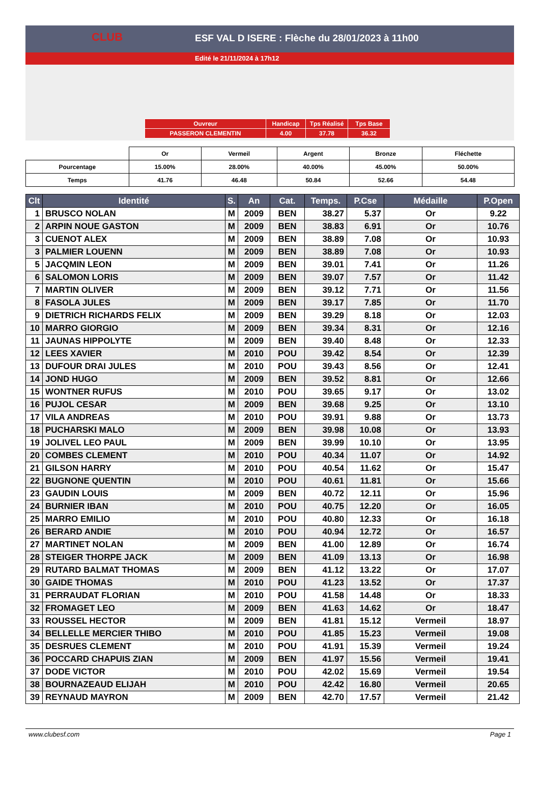ESF VAL D ISERE : Flèche du 28/01/2023 à 11h00
Edité le 21/11/2024 à 17h12
CLUB
| Ouvreur | Handicap | Tps Réalisé | Tps Base |
| PASSERON CLEMENTIN | 4.00 | 37.78 | 36.32 |
| | Or | Vermeil | Argent | Bronze | Fléchette |
| Pourcentage | 15.00% | 28.00% | 40.00% | 45.00% | 50.00% |
| Temps | 41.76 | 46.48 | 50.84 | 52.66 | 54.48 |
| Clt | Identité | S. | An | Cat. | Temps. | P.Cse | Médaille | P.Open |
| --- | --- | --- | --- | --- | --- | --- | --- | --- |
| 1 | BRUSCO NOLAN | M | 2009 | BEN | 38.27 | 5.37 | Or | 9.22 |
| 2 | ARPIN NOUE GASTON | M | 2009 | BEN | 38.83 | 6.91 | Or | 10.76 |
| 3 | CUENOT ALEX | M | 2009 | BEN | 38.89 | 7.08 | Or | 10.93 |
| 3 | PALMIER LOUENN | M | 2009 | BEN | 38.89 | 7.08 | Or | 10.93 |
| 5 | JACQMIN LEON | M | 2009 | BEN | 39.01 | 7.41 | Or | 11.26 |
| 6 | SALOMON LORIS | M | 2009 | BEN | 39.07 | 7.57 | Or | 11.42 |
| 7 | MARTIN OLIVER | M | 2009 | BEN | 39.12 | 7.71 | Or | 11.56 |
| 8 | FASOLA JULES | M | 2009 | BEN | 39.17 | 7.85 | Or | 11.70 |
| 9 | DIETRICH RICHARDS FELIX | M | 2009 | BEN | 39.29 | 8.18 | Or | 12.03 |
| 10 | MARRO GIORGIO | M | 2009 | BEN | 39.34 | 8.31 | Or | 12.16 |
| 11 | JAUNAS HIPPOLYTE | M | 2009 | BEN | 39.40 | 8.48 | Or | 12.33 |
| 12 | LEES XAVIER | M | 2010 | POU | 39.42 | 8.54 | Or | 12.39 |
| 13 | DUFOUR DRAI JULES | M | 2010 | POU | 39.43 | 8.56 | Or | 12.41 |
| 14 | JOND HUGO | M | 2009 | BEN | 39.52 | 8.81 | Or | 12.66 |
| 15 | WONTNER RUFUS | M | 2010 | POU | 39.65 | 9.17 | Or | 13.02 |
| 16 | PUJOL CESAR | M | 2009 | BEN | 39.68 | 9.25 | Or | 13.10 |
| 17 | VILA ANDREAS | M | 2010 | POU | 39.91 | 9.88 | Or | 13.73 |
| 18 | PUCHARSKI MALO | M | 2009 | BEN | 39.98 | 10.08 | Or | 13.93 |
| 19 | JOLIVEL LEO PAUL | M | 2009 | BEN | 39.99 | 10.10 | Or | 13.95 |
| 20 | COMBES CLEMENT | M | 2010 | POU | 40.34 | 11.07 | Or | 14.92 |
| 21 | GILSON HARRY | M | 2010 | POU | 40.54 | 11.62 | Or | 15.47 |
| 22 | BUGNONE QUENTIN | M | 2010 | POU | 40.61 | 11.81 | Or | 15.66 |
| 23 | GAUDIN LOUIS | M | 2009 | BEN | 40.72 | 12.11 | Or | 15.96 |
| 24 | BURNIER IBAN | M | 2010 | POU | 40.75 | 12.20 | Or | 16.05 |
| 25 | MARRO EMILIO | M | 2010 | POU | 40.80 | 12.33 | Or | 16.18 |
| 26 | BERARD ANDIE | M | 2010 | POU | 40.94 | 12.72 | Or | 16.57 |
| 27 | MARTINET NOLAN | M | 2009 | BEN | 41.00 | 12.89 | Or | 16.74 |
| 28 | STEIGER THORPE JACK | M | 2009 | BEN | 41.09 | 13.13 | Or | 16.98 |
| 29 | RUTARD BALMAT THOMAS | M | 2009 | BEN | 41.12 | 13.22 | Or | 17.07 |
| 30 | GAIDE THOMAS | M | 2010 | POU | 41.23 | 13.52 | Or | 17.37 |
| 31 | PERRAUDAT FLORIAN | M | 2010 | POU | 41.58 | 14.48 | Or | 18.33 |
| 32 | FROMAGET LEO | M | 2009 | BEN | 41.63 | 14.62 | Or | 18.47 |
| 33 | ROUSSEL HECTOR | M | 2009 | BEN | 41.81 | 15.12 | Vermeil | 18.97 |
| 34 | BELLELLE MERCIER THIBO | M | 2010 | POU | 41.85 | 15.23 | Vermeil | 19.08 |
| 35 | DESRUES CLEMENT | M | 2010 | POU | 41.91 | 15.39 | Vermeil | 19.24 |
| 36 | POCCARD CHAPUIS ZIAN | M | 2009 | BEN | 41.97 | 15.56 | Vermeil | 19.41 |
| 37 | DODE VICTOR | M | 2010 | POU | 42.02 | 15.69 | Vermeil | 19.54 |
| 38 | BOURNAZEAUD ELIJAH | M | 2010 | POU | 42.42 | 16.80 | Vermeil | 20.65 |
| 39 | REYNAUD MAYRON | M | 2009 | BEN | 42.70 | 17.57 | Vermeil | 21.42 |
www.clubesf.com Page 1